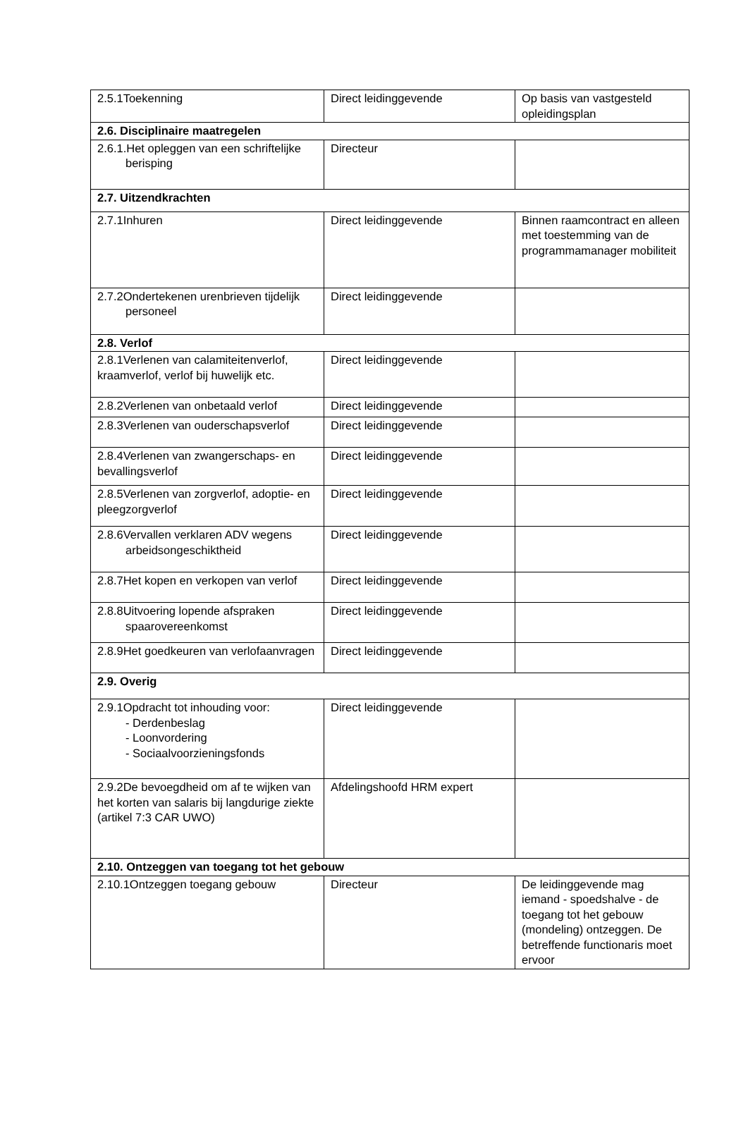| 2.5.1Toekenning | Direct leidinggevende | Op basis van vastgesteld opleidingsplan |
| 2.6. Disciplinaire maatregelen | | |
| 2.6.1.Het opleggen van een schriftelijke berisping | Directeur | |
| 2.7. Uitzendkrachten | | |
| 2.7.1Inhuren | Direct leidinggevende | Binnen raamcontract en alleen met toestemming van de programmamanager mobiliteit |
| 2.7.2Ondertekenen urenbrieven tijdelijk personeel | Direct leidinggevende | |
| 2.8. Verlof | | |
| 2.8.1Verlenen van calamiteitenverlof, kraamverlof, verlof bij huwelijk etc. | Direct leidinggevende | |
| 2.8.2Verlenen van onbetaald verlof | Direct leidinggevende | |
| 2.8.3Verlenen van ouderschapsverlof | Direct leidinggevende | |
| 2.8.4Verlenen van zwangerschaps- en bevallingsverlof | Direct leidinggevende | |
| 2.8.5Verlenen van zorgverlof, adoptie- en pleegzorgverlof | Direct leidinggevende | |
| 2.8.6Vervallen verklaren ADV wegens arbeidsongeschiktheid | Direct leidinggevende | |
| 2.8.7Het kopen en verkopen van verlof | Direct leidinggevende | |
| 2.8.8Uitvoering lopende afspraken spaarovereenkomst | Direct leidinggevende | |
| 2.8.9Het goedkeuren van verlofaanvragen | Direct leidinggevende | |
| 2.9. Overig | | |
| 2.9.1Opdracht tot inhouding voor: - Derdenbeslag - Loonvordering - Sociaalvoorzieningsfonds | Direct leidinggevende | |
| 2.9.2De bevoegdheid om af te wijken van het korten van salaris bij langdurige ziekte (artikel 7:3 CAR UWO) | Afdelingshoofd HRM expert | |
| 2.10. Ontzeggen van toegang tot het gebouw | | |
| 2.10.1Ontzeggen toegang gebouw | Directeur | De leidinggevende mag iemand - spoedshalve - de toegang tot het gebouw (mondeling) ontzeggen. De betreffende functionaris moet ervoor |